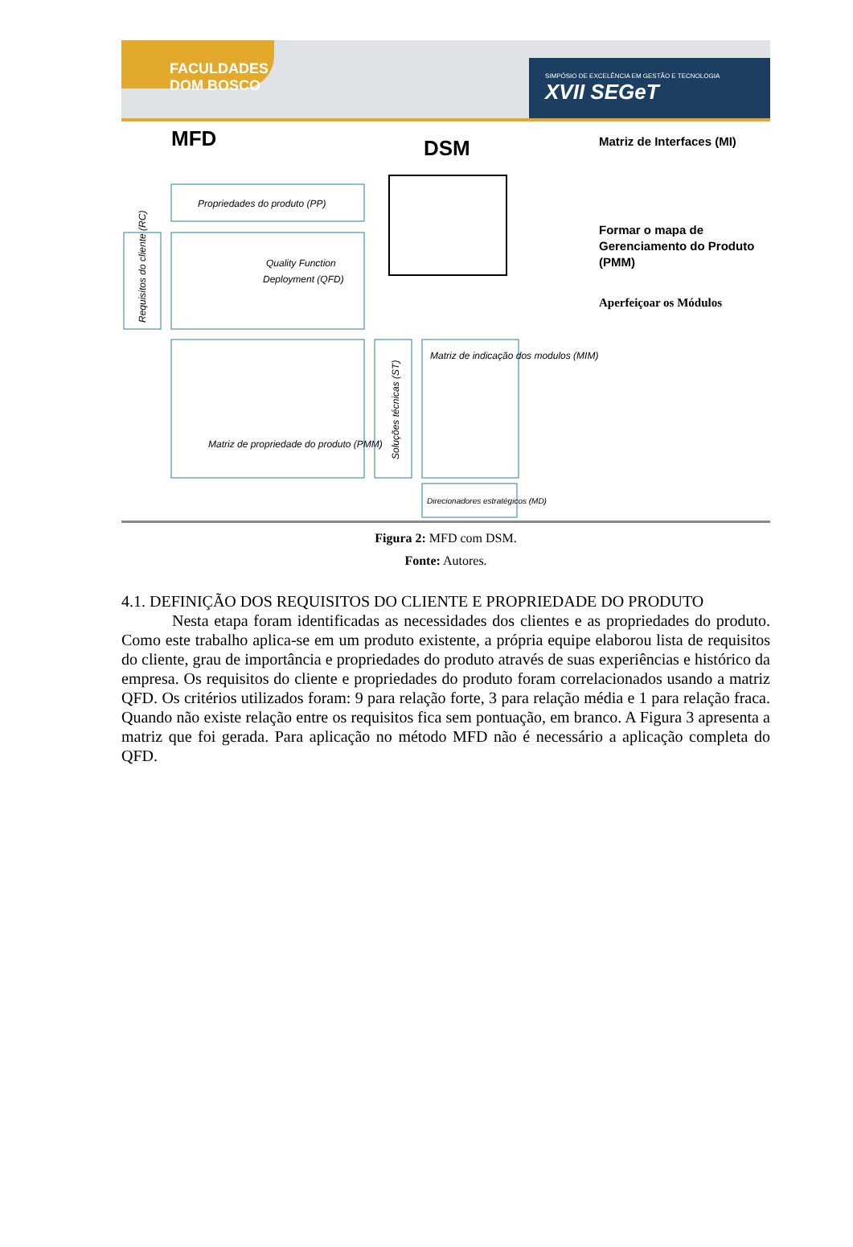FACULDADES DOM BOSCO
SIMPÓSIO DE EXCELÊNCIA EM GESTÃO E TECNOLOGIA
XVII SEGeT
MFD
DSM
Matriz de Interfaces (MI)
Propriedades do produto (PP)
Requisitos do cliente (RC)
Quality Function
Deployment (QFD)
Matriz de propriedade do produto (PMM)
Soluções técnicas (ST)
Matriz de indicação dos modulos (MIM)
Direcionadores estratégicos (MD)
Formar o mapa de
Gerenciamento do Produto
(PMM)
Aperfeiçoar os Módulos
Figura 2: MFD com DSM.
Fonte: Autores.
4.1. DEFINIÇÃO DOS REQUISITOS DO CLIENTE E PROPRIEDADE DO PRODUTO
Nesta etapa foram identificadas as necessidades dos clientes e as propriedades do produto. Como este trabalho aplica-se em um produto existente, a própria equipe elaborou lista de requisitos do cliente, grau de importância e propriedades do produto através de suas experiências e histórico da empresa. Os requisitos do cliente e propriedades do produto foram correlacionados usando a matriz QFD. Os critérios utilizados foram: 9 para relação forte, 3 para relação média e 1 para relação fraca. Quando não existe relação entre os requisitos fica sem pontuação, em branco. A Figura 3 apresenta a matriz que foi gerada. Para aplicação no método MFD não é necessário a aplicação completa do QFD.